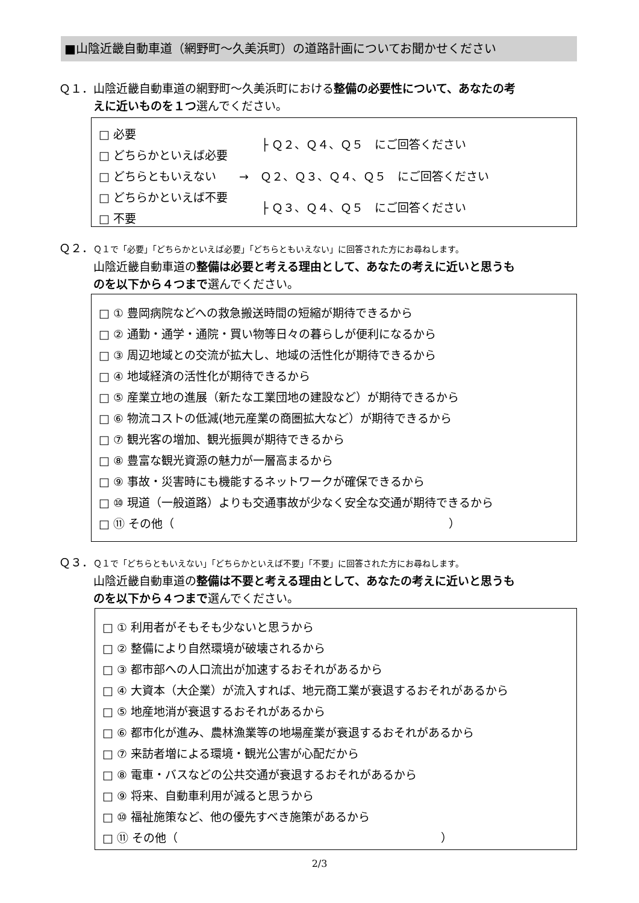■山陰近畿自動車道（網野町～久美浜町）の道路計画についてお聞かせください
Ｑ１．山陰近畿自動車道の網野町～久美浜町における整備の必要性について、あなたの考
　　　えに近いものを１つ選んでください。
□ 必要
□ どちらかといえば必要
├ Ｑ２、Ｑ４、Ｑ５　にご回答ください
□ どちらともいえない　　→　Ｑ２、Ｑ３、Ｑ４、Ｑ５　にご回答ください
□ どちらかといえば不要
□ 不要
├ Ｑ３、Ｑ４、Ｑ５　にご回答ください
Ｑ２．Ｑ１で「必要」「どちらかといえば必要」「どちらともいえない」に回答された方にお尋ねします。
　　　山陰近畿自動車道の整備は必要と考える理由として、あなたの考えに近いと思うも
　　　のを以下から４つまで選んでください。
□ ① 豊岡病院などへの救急搬送時間の短縮が期待できるから
□ ② 通勤・通学・通院・買い物等日々の暮らしが便利になるから
□ ③ 周辺地域との交流が拡大し、地域の活性化が期待できるから
□ ④ 地域経済の活性化が期待できるから
□ ⑤ 産業立地の進展（新たな工業団地の建設など）が期待できるから
□ ⑥ 物流コストの低減(地元産業の商圏拡大など）が期待できるから
□ ⑦ 観光客の増加、観光振興が期待できるから
□ ⑧ 豊富な観光資源の魅力が一層高まるから
□ ⑨ 事故・災害時にも機能するネットワークが確保できるから
□ ⑩ 現道（一般道路）よりも交通事故が少なく安全な交通が期待できるから
□ ⑪ その他（　　　　　　　　　　　　　　　　　　　　　　　　）
Ｑ３．Ｑ１で「どちらともいえない」「どちらかといえば不要」「不要」に回答された方にお尋ねします。
　　　山陰近畿自動車道の整備は不要と考える理由として、あなたの考えに近いと思うも
　　　のを以下から４つまで選んでください。
□ ① 利用者がそもそも少ないと思うから
□ ② 整備により自然環境が破壊されるから
□ ③ 都市部への人口流出が加速するおそれがあるから
□ ④ 大資本（大企業）が流入すれば、地元商工業が衰退するおそれがあるから
□ ⑤ 地産地消が衰退するおそれがあるから
□ ⑥ 都市化が進み、農林漁業等の地場産業が衰退するおそれがあるから
□ ⑦ 来訪者増による環境・観光公害が心配だから
□ ⑧ 電車・バスなどの公共交通が衰退するおそれがあるから
□ ⑨ 将来、自動車利用が減ると思うから
□ ⑩ 福祉施策など、他の優先すべき施策があるから
□ ⑪ その他（　　　　　　　　　　　　　　　　　　　　　　　）
2/3